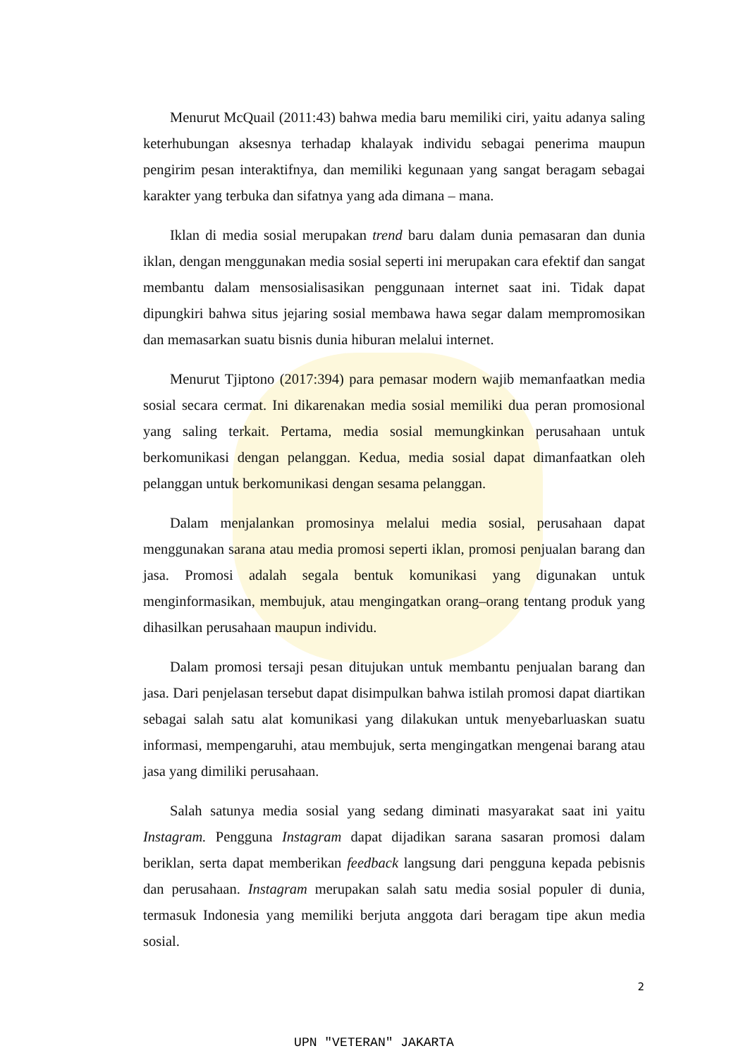Menurut McQuail (2011:43) bahwa media baru memiliki ciri, yaitu adanya saling keterhubungan aksesnya terhadap khalayak individu sebagai penerima maupun pengirim pesan interaktifnya, dan memiliki kegunaan yang sangat beragam sebagai karakter yang terbuka dan sifatnya yang ada dimana – mana.
Iklan di media sosial merupakan trend baru dalam dunia pemasaran dan dunia iklan, dengan menggunakan media sosial seperti ini merupakan cara efektif dan sangat membantu dalam mensosialisasikan penggunaan internet saat ini. Tidak dapat dipungkiri bahwa situs jejaring sosial membawa hawa segar dalam mempromosikan dan memasarkan suatu bisnis dunia hiburan melalui internet.
Menurut Tjiptono (2017:394) para pemasar modern wajib memanfaatkan media sosial secara cermat. Ini dikarenakan media sosial memiliki dua peran promosional yang saling terkait. Pertama, media sosial memungkinkan perusahaan untuk berkomunikasi dengan pelanggan. Kedua, media sosial dapat dimanfaatkan oleh pelanggan untuk berkomunikasi dengan sesama pelanggan.
Dalam menjalankan promosinya melalui media sosial, perusahaan dapat menggunakan sarana atau media promosi seperti iklan, promosi penjualan barang dan jasa. Promosi adalah segala bentuk komunikasi yang digunakan untuk menginformasikan, membujuk, atau mengingatkan orang–orang tentang produk yang dihasilkan perusahaan maupun individu.
Dalam promosi tersaji pesan ditujukan untuk membantu penjualan barang dan jasa. Dari penjelasan tersebut dapat disimpulkan bahwa istilah promosi dapat diartikan sebagai salah satu alat komunikasi yang dilakukan untuk menyebarluaskan suatu informasi, mempengaruhi, atau membujuk, serta mengingatkan mengenai barang atau jasa yang dimiliki perusahaan.
Salah satunya media sosial yang sedang diminati masyarakat saat ini yaitu Instagram. Pengguna Instagram dapat dijadikan sarana sasaran promosi dalam beriklan, serta dapat memberikan feedback langsung dari pengguna kepada pebisnis dan perusahaan. Instagram merupakan salah satu media sosial populer di dunia, termasuk Indonesia yang memiliki berjuta anggota dari beragam tipe akun media sosial.
2
UPN "VETERAN" JAKARTA